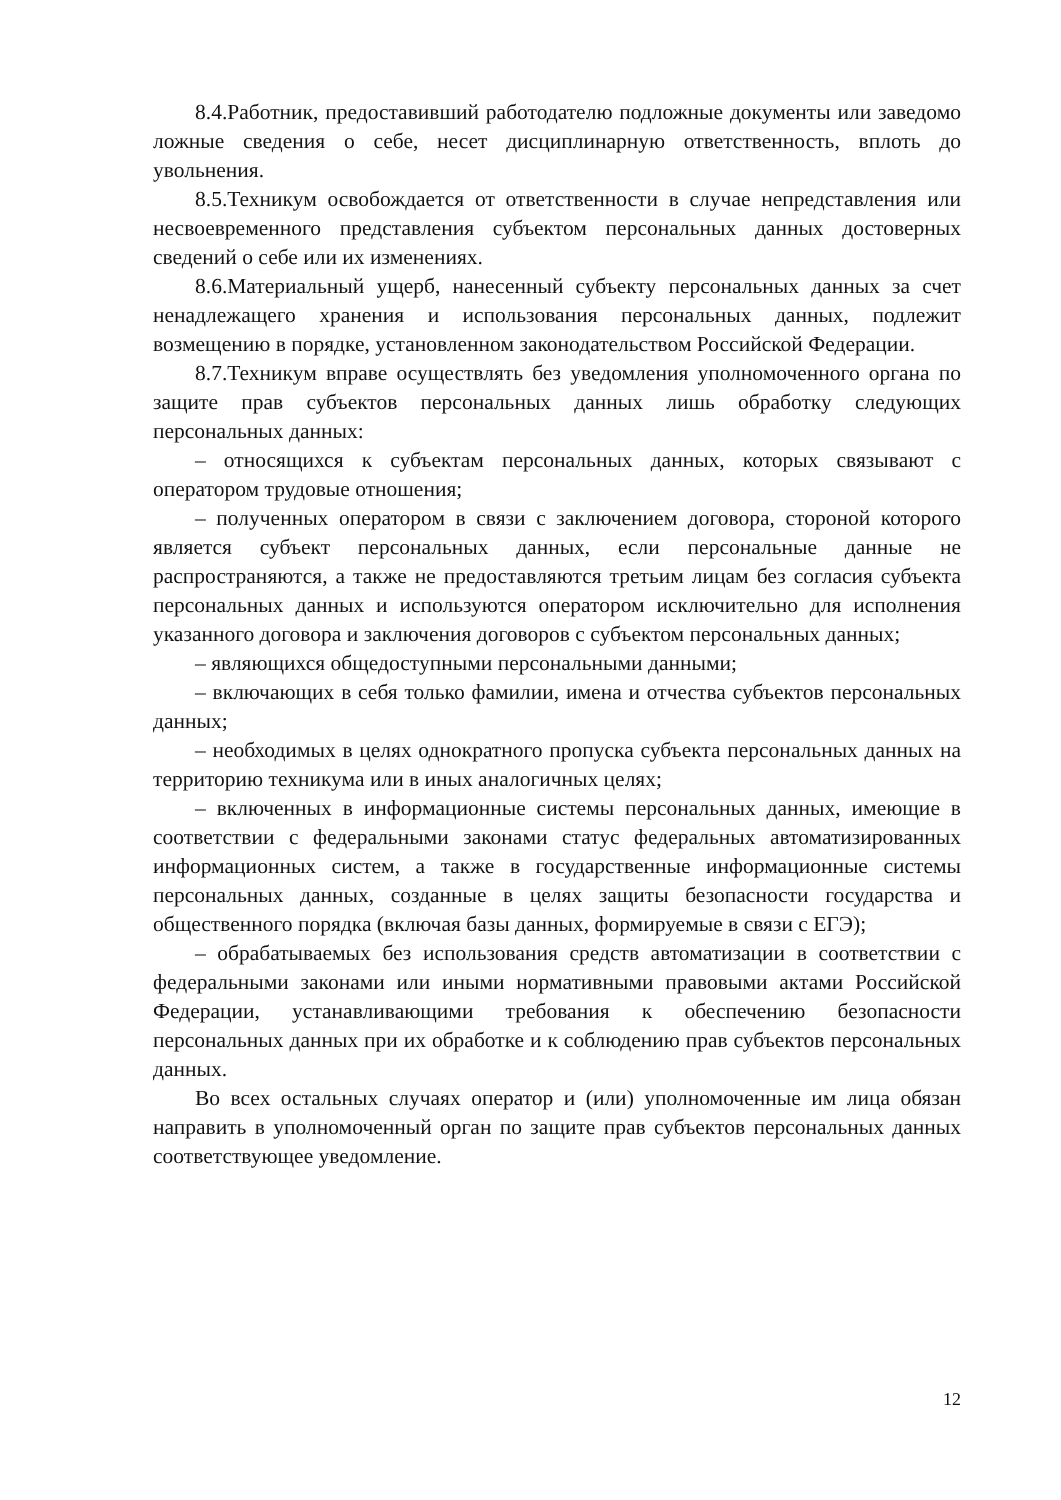8.4.Работник, предоставивший работодателю подложные документы или заведомо ложные сведения о себе, несет дисциплинарную ответственность, вплоть до увольнения.
8.5.Техникум освобождается от ответственности в случае непредставления или несвоевременного представления субъектом персональных данных достоверных сведений о себе или их изменениях.
8.6.Материальный ущерб, нанесенный субъекту персональных данных за счет ненадлежащего хранения и использования персональных данных, подлежит возмещению в порядке, установленном законодательством Российской Федерации.
8.7.Техникум вправе осуществлять без уведомления уполномоченного органа по защите прав субъектов персональных данных лишь обработку следующих персональных данных:
– относящихся к субъектам персональных данных, которых связывают с оператором трудовые отношения;
– полученных оператором в связи с заключением договора, стороной которого является субъект персональных данных, если персональные данные не распространяются, а также не предоставляются третьим лицам без согласия субъекта персональных данных и используются оператором исключительно для исполнения указанного договора и заключения договоров с субъектом персональных данных;
– являющихся общедоступными персональными данными;
– включающих в себя только фамилии, имена и отчества субъектов персональных данных;
– необходимых в целях однократного пропуска субъекта персональных данных на территорию техникума или в иных аналогичных целях;
– включенных в информационные системы персональных данных, имеющие в соответствии с федеральными законами статус федеральных автоматизированных информационных систем, а также в государственные информационные системы персональных данных, созданные в целях защиты безопасности государства и общественного порядка (включая базы данных, формируемые в связи с ЕГЭ);
– обрабатываемых без использования средств автоматизации в соответствии с федеральными законами или иными нормативными правовыми актами Российской Федерации, устанавливающими требования к обеспечению безопасности персональных данных при их обработке и к соблюдению прав субъектов персональных данных.
Во всех остальных случаях оператор и (или) уполномоченные им лица обязан направить в уполномоченный орган по защите прав субъектов персональных данных соответствующее уведомление.
12